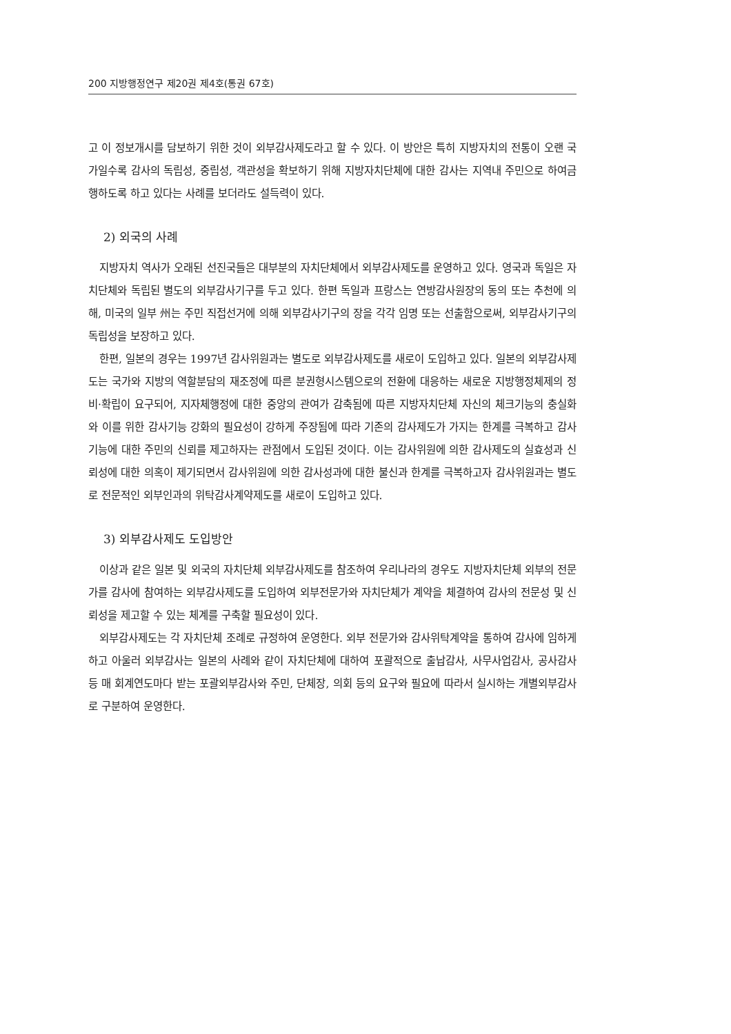200 지방행정연구 제20권 제4호(통권 67호)
고 이 정보개시를 담보하기 위한 것이 외부감사제도라고 할 수 있다. 이 방안은 특히 지방자치의 전통이 오랜 국가일수록 감사의 독립성, 중립성, 객관성을 확보하기 위해 지방자치단체에 대한 감사는 지역내 주민으로 하여금 행하도록 하고 있다는 사례를 보더라도 설득력이 있다.
2) 외국의 사례
지방자치 역사가 오래된 선진국들은 대부분의 자치단체에서 외부감사제도를 운영하고 있다. 영국과 독일은 자치단체와 독립된 별도의 외부감사기구를 두고 있다. 한편 독일과 프랑스는 연방감사원장의 동의 또는 추천에 의해, 미국의 일부 州는 주민 직접선거에 의해 외부감사기구의 장을 각각 임명 또는 선출함으로써, 외부감사기구의 독립성을 보장하고 있다.
한편, 일본의 경우는 1997년 감사위원과는 별도로 외부감사제도를 새로이 도입하고 있다. 일본의 외부감사제도는 국가와 지방의 역할분담의 재조정에 따른 분권형시스템으로의 전환에 대응하는 새로운 지방행정체제의 정비·확립이 요구되어, 지자체행정에 대한 중앙의 관여가 감축됨에 따른 지방자치단체 자신의 체크기능의 충실화와 이를 위한 감사기능 강화의 필요성이 강하게 주장됨에 따라 기존의 감사제도가 가지는 한계를 극복하고 감사기능에 대한 주민의 신뢰를 제고하자는 관점에서 도입된 것이다. 이는 감사위원에 의한 감사제도의 실효성과 신뢰성에 대한 의혹이 제기되면서 감사위원에 의한 감사성과에 대한 불신과 한계를 극복하고자 감사위원과는 별도로 전문적인 외부인과의 위탁감사계약제도를 새로이 도입하고 있다.
3) 외부감사제도 도입방안
이상과 같은 일본 및 외국의 자치단체 외부감사제도를 참조하여 우리나라의 경우도 지방자치단체 외부의 전문가를 감사에 참여하는 외부감사제도를 도입하여 외부전문가와 자치단체가 계약을 체결하여 감사의 전문성 및 신뢰성을 제고할 수 있는 체계를 구축할 필요성이 있다.
외부감사제도는 각 자치단체 조례로 규정하여 운영한다. 외부 전문가와 감사위탁계약을 통하여 감사에 임하게 하고 아울러 외부감사는 일본의 사례와 같이 자치단체에 대하여 포괄적으로 출납감사, 사무사업감사, 공사감사 등 매 회계연도마다 받는 포괄외부감사와 주민, 단체장, 의회 등의 요구와 필요에 따라서 실시하는 개별외부감사로 구분하여 운영한다.